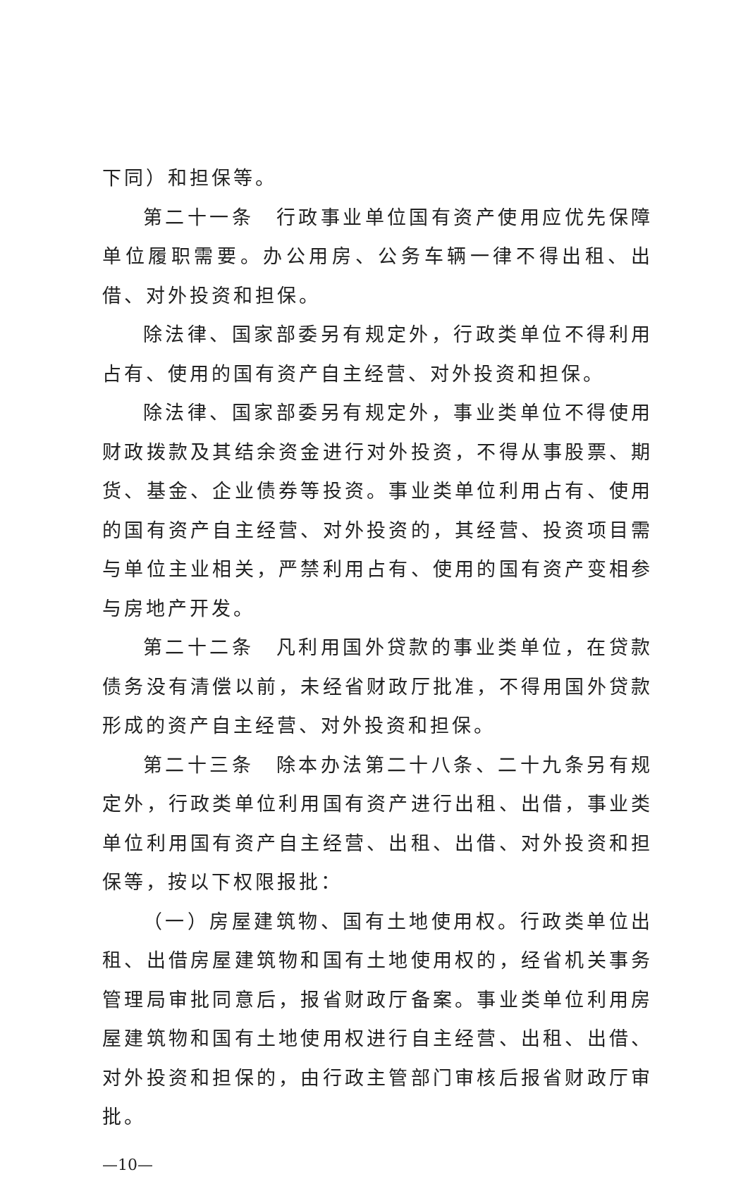下同）和担保等。
第二十一条　行政事业单位国有资产使用应优先保障单位履职需要。办公用房、公务车辆一律不得出租、出借、对外投资和担保。
除法律、国家部委另有规定外，行政类单位不得利用占有、使用的国有资产自主经营、对外投资和担保。
除法律、国家部委另有规定外，事业类单位不得使用财政拨款及其结余资金进行对外投资，不得从事股票、期货、基金、企业债券等投资。事业类单位利用占有、使用的国有资产自主经营、对外投资的，其经营、投资项目需与单位主业相关，严禁利用占有、使用的国有资产变相参与房地产开发。
第二十二条　凡利用国外贷款的事业类单位，在贷款债务没有清偿以前，未经省财政厅批准，不得用国外贷款形成的资产自主经营、对外投资和担保。
第二十三条　除本办法第二十八条、二十九条另有规定外，行政类单位利用国有资产进行出租、出借，事业类单位利用国有资产自主经营、出租、出借、对外投资和担保等，按以下权限报批：
（一）房屋建筑物、国有土地使用权。行政类单位出租、出借房屋建筑物和国有土地使用权的，经省机关事务管理局审批同意后，报省财政厅备案。事业类单位利用房屋建筑物和国有土地使用权进行自主经营、出租、出借、对外投资和担保的，由行政主管部门审核后报省财政厅审批。
—10—